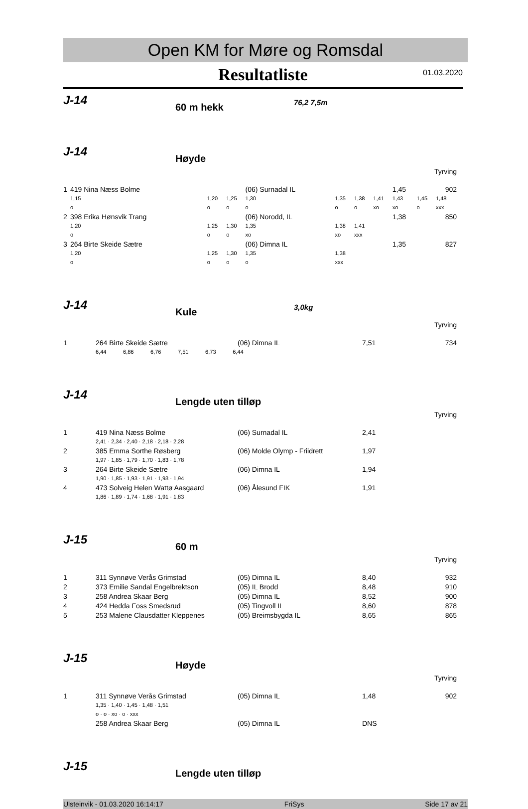Open KM for Møre og Romsdal
Resultatliste
01.03.2020
J-14 60 m hekk 76,2 7,5m
J-14 Høyde
Tyrving
| 1 | 419 Nina Næss Bolme | | | (06) Surnadal IL | | | | 1,45 | | 902 |
| | 1,15 | 1,20 | 1,25 | 1,30 | 1,35 | 1,38 | 1,41 | 1,43 | 1,45 | 1,48 |
| | o | o | o | o | o | o | xo | xo | o | xxx |
| 2 | 398 Erika Hønsvik Trang | | | (06) Norodd, IL | | | | 1,38 | | 850 |
| | 1,20 | 1,25 | 1,30 | 1,35 | 1,38 | 1,41 | | | | |
| | o | o | o | xo | xo | xxx | | | | |
| 3 | 264 Birte Skeide Sætre | | | (06) Dimna IL | | | | 1,35 | | 827 |
| | 1,20 | 1,25 | 1,30 | 1,35 | 1,38 | | | | | |
| | o | o | o | o | xxx | | | | | |
J-14 Kule 3,0kg
Tyrving
| 1 | 264 Birte Skeide Sætre | (06) Dimna IL | 7,51 | 734 |
| | 6,44 6,86 6,76 7,51 6,73 6,44 | | | |
J-14 Lengde uten tilløp
Tyrving
| 1 | 419 Nina Næss Bolme | (06) Surnadal IL | 2,41 |
| | 2,41 · 2,34 · 2,40 · 2,18 · 2,18 · 2,28 | | |
| 2 | 385 Emma Sorthe Røsberg | (06) Molde Olymp - Friidrett | 1,97 |
| | 1,97 · 1,85 · 1,79 · 1,70 · 1,83 · 1,78 | | |
| 3 | 264 Birte Skeide Sætre | (06) Dimna IL | 1,94 |
| | 1,90 · 1,85 · 1,93 · 1,91 · 1,93 · 1,94 | | |
| 4 | 473 Solveig Helen Wattø Aasgaard | (06) Ålesund FIK | 1,91 |
| | 1,86 · 1,89 · 1,74 · 1,68 · 1,91 · 1,83 | | |
J-15 60 m
Tyrving
| 1 | 311 Synnøve Verås Grimstad | (05) Dimna IL | 8,40 | 932 |
| 2 | 373 Emilie Sandal Engelbrektson | (05) IL Brodd | 8,48 | 910 |
| 3 | 258 Andrea Skaar Berg | (05) Dimna IL | 8,52 | 900 |
| 4 | 424 Hedda Foss Smedsrud | (05) Tingvoll IL | 8,60 | 878 |
| 5 | 253 Malene Clausdatter Kleppenes | (05) Breimsbygda IL | 8,65 | 865 |
J-15 Høyde
Tyrving
| 1 | 311 Synnøve Verås Grimstad | (05) Dimna IL | 1,48 | 902 |
| | 1,35 · 1,40 · 1,45 · 1,48 · 1,51 | | | |
| | o · o · xo · o · xxx | | | |
| | 258 Andrea Skaar Berg | (05) Dimna IL | DNS | |
J-15 Lengde uten tilløp
Ulsteinvik - 01.03.2020 16:14:17 FriSys Side 17 av 21